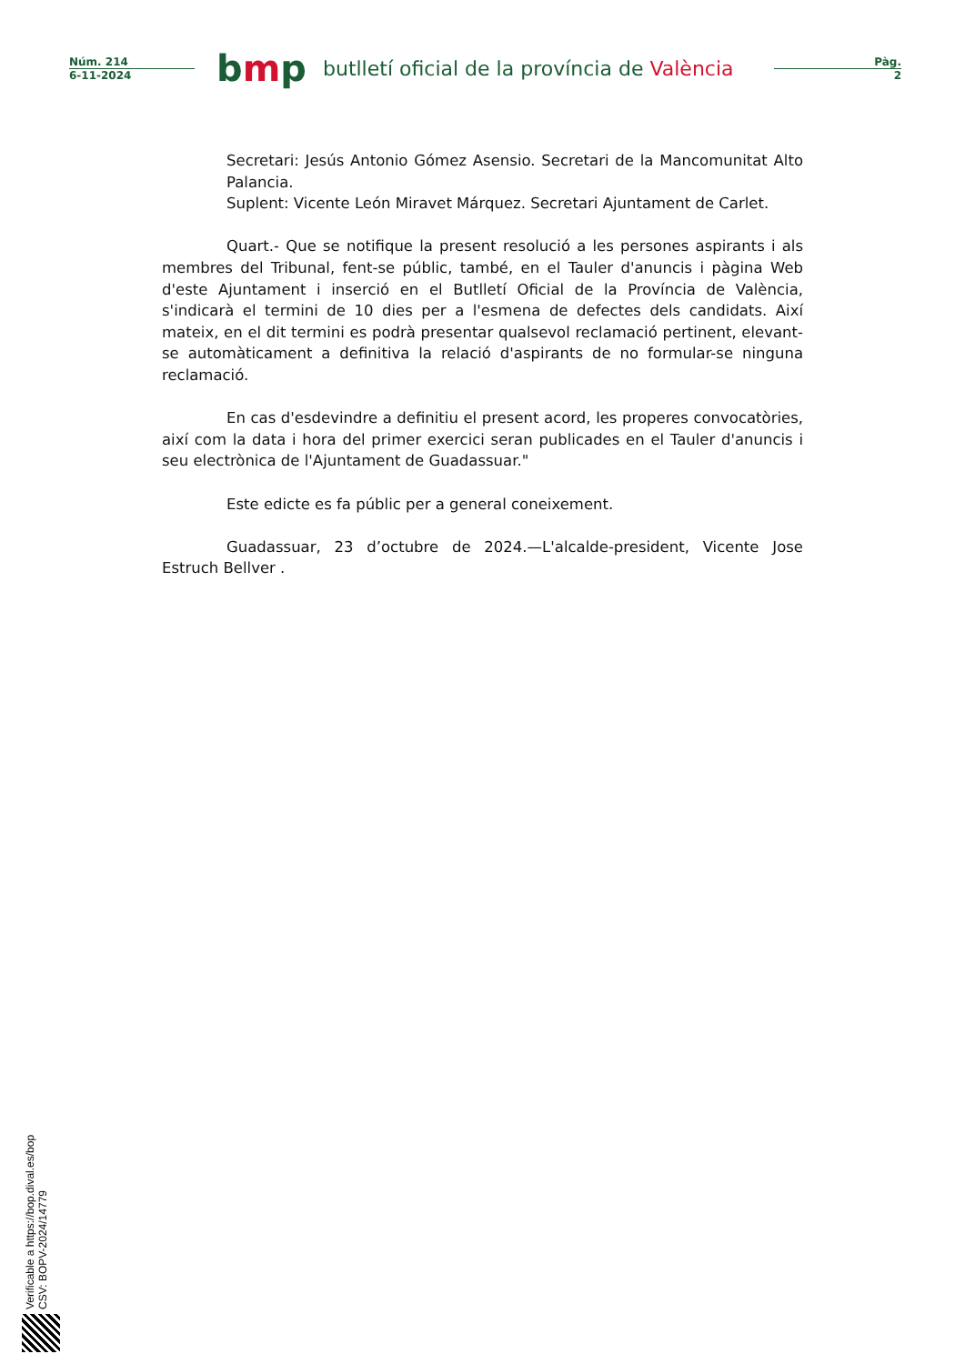Núm. 214
6-11-2024
bmp
butlletí oficial de la província de València
Pàg.
2
Secretari: Jesús Antonio Gómez Asensio. Secretari de la Mancomunitat Alto Palancia.
Suplent: Vicente León Miravet Márquez. Secretari Ajuntament de Carlet.
Quart.- Que se notifique la present resolució a les persones aspirants i als membres del Tribunal, fent-se públic, també, en el Tauler d'anuncis i pàgina Web d'este Ajuntament i inserció en el Butlletí Oficial de la Província de València, s'indicarà el termini de 10 dies per a l'esmena de defectes dels candidats. Així mateix, en el dit termini es podrà presentar qualsevol reclamació pertinent, elevant-se automàticament a definitiva la relació d'aspirants de no formular-se ninguna reclamació.
En cas d'esdevindre a definitiu el present acord, les properes convocatòries, així com la data i hora del primer exercici seran publicades en el Tauler d'anuncis i seu electrònica de l'Ajuntament de Guadassuar."
Este edicte es fa públic per a general coneixement.
Guadassuar, 23 d’octubre de 2024.—L'alcalde-president, Vicente Jose Estruch Bellver .
Verificable a https://bop.dival.es/bop
CSV: BOPV-2024/14779